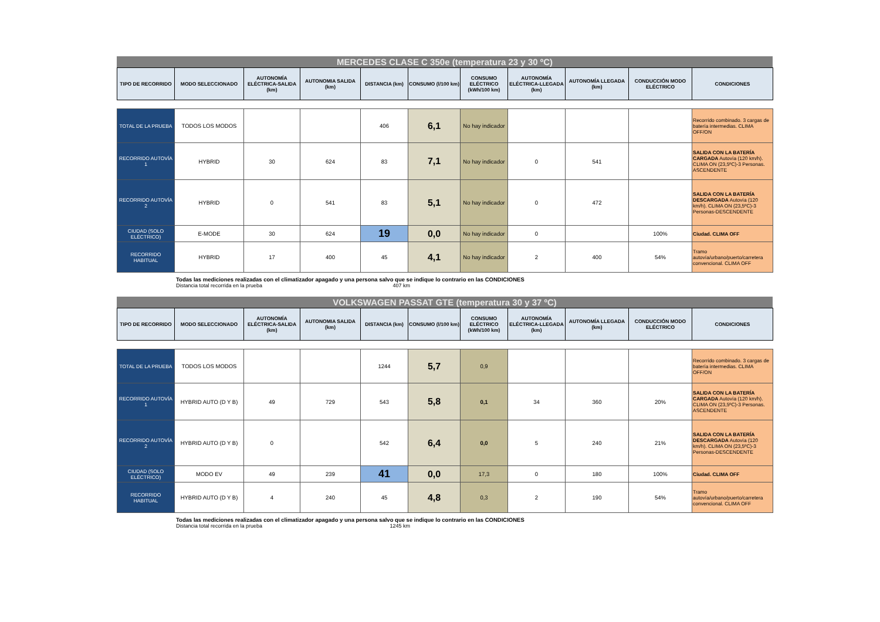MERCEDES CLASE C 350e (temperatura 23 y 30 ºC)
| TIPO DE RECORRIDO | MODO SELECCIONADO | AUTONOMÍA ELÉCTRICA-SALIDA (km) | AUTONOMIA SALIDA (km) | DISTANCIA (km) | CONSUMO (l/100 km) | CONSUMO ELÉCTRICO (kWh/100 km) | AUTONOMÍA ELÉCTRICA-LLEGADA (km) | AUTONOMÍA LLEGADA (km) | CONDUCCIÓN MODO ELÉCTRICO | CONDICIONES |
| --- | --- | --- | --- | --- | --- | --- | --- | --- | --- | --- |
| TOTAL DE LA PRUEBA | TODOS LOS MODOS | | | 406 | 6,1 | No hay indicador | | | | Recorrido combinado. 3 cargas de batería intermedias. CLIMA OFF/ON |
| RECORRIDO AUTOVÍA 1 | HYBRID | 30 | 624 | 83 | 7,1 | No hay indicador | 0 | 541 | | SALIDA CON LA BATERÍA CARGADA Autovía (120 km/h). CLIMA ON (23,5ºC)-3 Personas. ASCENDENTE |
| RECORRIDO AUTOVÍA 2 | HYBRID | 0 | 541 | 83 | 5,1 | No hay indicador | 0 | 472 | | SALIDA CON LA BATERÍA DESCARGADA Autovía (120 km/h). CLIMA ON (23,5ºC)-3 Personas-DESCENDENTE |
| CIUDAD (SOLO ELÉCTRICO) | E-MODE | 30 | 624 | 19 | 0,0 | No hay indicador | 0 | | 100% | Ciudad. CLIMA OFF |
| RECORRIDO HABITUAL | HYBRID | 17 | 400 | 45 | 4,1 | No hay indicador | 2 | 400 | 54% | Tramo autovía/urbano/puerto/carretera convencional. CLIMA OFF |
Todas las mediciones realizadas con el climatizador apagado y una persona salvo que se indique lo contrario en las CONDICIONES
Distancia total recorrida en la prueba 407 km
VOLKSWAGEN PASSAT GTE (temperatura 30 y 37 ºC)
| TIPO DE RECORRIDO | MODO SELECCIONADO | AUTONOMÍA ELÉCTRICA-SALIDA (km) | AUTONOMIA SALIDA (km) | DISTANCIA (km) | CONSUMO (l/100 km) | CONSUMO ELÉCTRICO (kWh/100 km) | AUTONOMÍA ELÉCTRICA-LLEGADA (km) | AUTONOMÍA LLEGADA (km) | CONDUCCIÓN MODO ELÉCTRICO | CONDICIONES |
| --- | --- | --- | --- | --- | --- | --- | --- | --- | --- | --- |
| TOTAL DE LA PRUEBA | TODOS LOS MODOS | | | 1244 | 5,7 | 0,9 | | | | Recorrido combinado. 3 cargas de batería intermedias. CLIMA OFF/ON |
| RECORRIDO AUTOVÍA 1 | HYBRID AUTO (D Y B) | 49 | 729 | 543 | 5,8 | 0,1 | 34 | 360 | 20% | SALIDA CON LA BATERÍA CARGADA Autovía (120 km/h). CLIMA ON (23,5ºC)-3 Personas. ASCENDENTE |
| RECORRIDO AUTOVÍA 2 | HYBRID AUTO (D Y B) | 0 | | 542 | 6,4 | 0,0 | 5 | 240 | 21% | SALIDA CON LA BATERÍA DESCARGADA Autovía (120 km/h). CLIMA ON (23,5ºC)-3 Personas-DESCENDENTE |
| CIUDAD (SOLO ELÉCTRICO) | MODO EV | 49 | 239 | 41 | 0,0 | 17,3 | 0 | 180 | 100% | Ciudad. CLIMA OFF |
| RECORRIDO HABITUAL | HYBRID AUTO (D Y B) | 4 | 240 | 45 | 4,8 | 0,3 | 2 | 190 | 54% | Tramo autovía/urbano/puerto/carretera convencional. CLIMA OFF |
Todas las mediciones realizadas con el climatizador apagado y una persona salvo que se indique lo contrario en las CONDICIONES
Distancia total recorrida en la prueba 1245 km